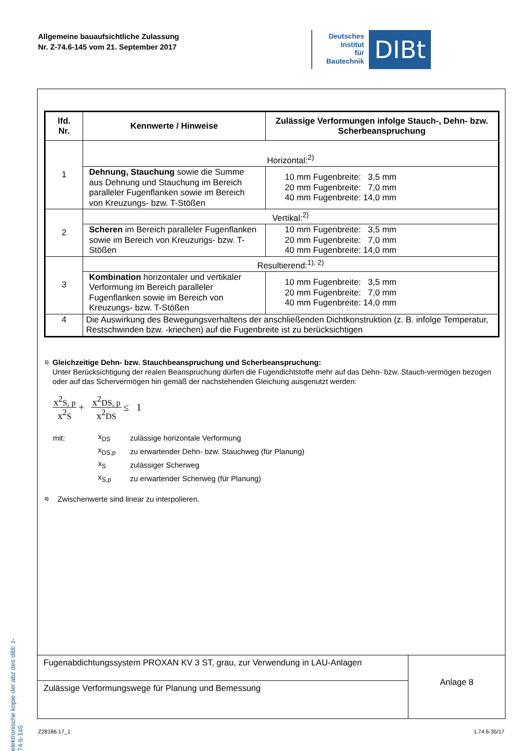Allgemeine bauaufsichtliche Zulassung
Nr. Z-74.6-145 vom 21. September 2017
Deutsches
Institut
für
Bautechnik
DIBt
elektronische kopie der abz des dibt: z-74.6-145
| lfd. Nr. | Kennwerte / Hinweise | Zulässige Verformungen infolge Stauch-, Dehn- bzw. Scherbeanspruchung |
| --- | --- | --- |
| 1 | Horizontal:<sup>2)</sup> | |
| | Dehnung, Stauchung sowie die Summe aus Dehnung und Stauchung im Bereich paralleler Fugenflanken sowie im Bereich von Kreuzungs- bzw. T-Stößen | 10 mm Fugenbreite: 3,5 mm 20 mm Fugenbreite: 7,0 mm 40 mm Fugenbreite: 14,0 mm |
| 2 | Vertikal:<sup>2)</sup> | |
| | Scheren im Bereich paralleler Fugenflanken sowie im Bereich von Kreuzungs- bzw. T-Stößen | 10 mm Fugenbreite: 3,5 mm 20 mm Fugenbreite: 7,0 mm 40 mm Fugenbreite: 14,0 mm |
| 3 | Resultierend:<sup>1), 2)</sup> | |
| | Kombination horizontaler und vertikaler Verformung im Bereich paralleler Fugenflanken sowie im Bereich von Kreuzungs- bzw. T-Stößen | 10 mm Fugenbreite: 3,5 mm 20 mm Fugenbreite: 7,0 mm 40 mm Fugenbreite: 14,0 mm |
| 4 | Die Auswirkung des Bewegungsverhaltens der anschließenden Dichtkonstruktion (z. B. infolge Temperatur, Restschwinden bzw. -kriechen) auf die Fugenbreite ist zu berücksichtigen | |
<sup>1)</sup>
Gleichzeitige Dehn- bzw. Stauchbeanspruchung und Scherbeanspruchung:
Unter Berücksichtigung der realen Beanspruchung dürfen die Fugendichtstoffe mehr auf das Dehn- bzw. Stauch-vermögen bezogen oder auf das Schervermögen hin gemäß der nachstehenden Gleichung ausgenutzt werden:
x<sup>2</sup>S, p x<sup>2</sup>S + x<sup>2</sup>DS, p x<sup>2</sup>DS ≤ 1
| mit: | x<sub>DS</sub> | zulässige horizontale Verformung |
| | x<sub>DS,p</sub> | zu erwartender Dehn- bzw. Stauchweg (für Planung) |
| | x<sub>S</sub> | zulässiger Scherweg |
| | x<sub>S,p</sub> | zu erwartender Scherweg (für Planung) |
<sup>2)</sup>
Zwischenwerte sind linear zu interpolieren.
Fugenabdichtungssystem PROXAN KV 3 ST, grau, zur Verwendung in LAU-Anlagen
Zulässige Verformungswege für Planung und Bemessung
Anlage 8
Z28186.17_1 1.74.6-35/17